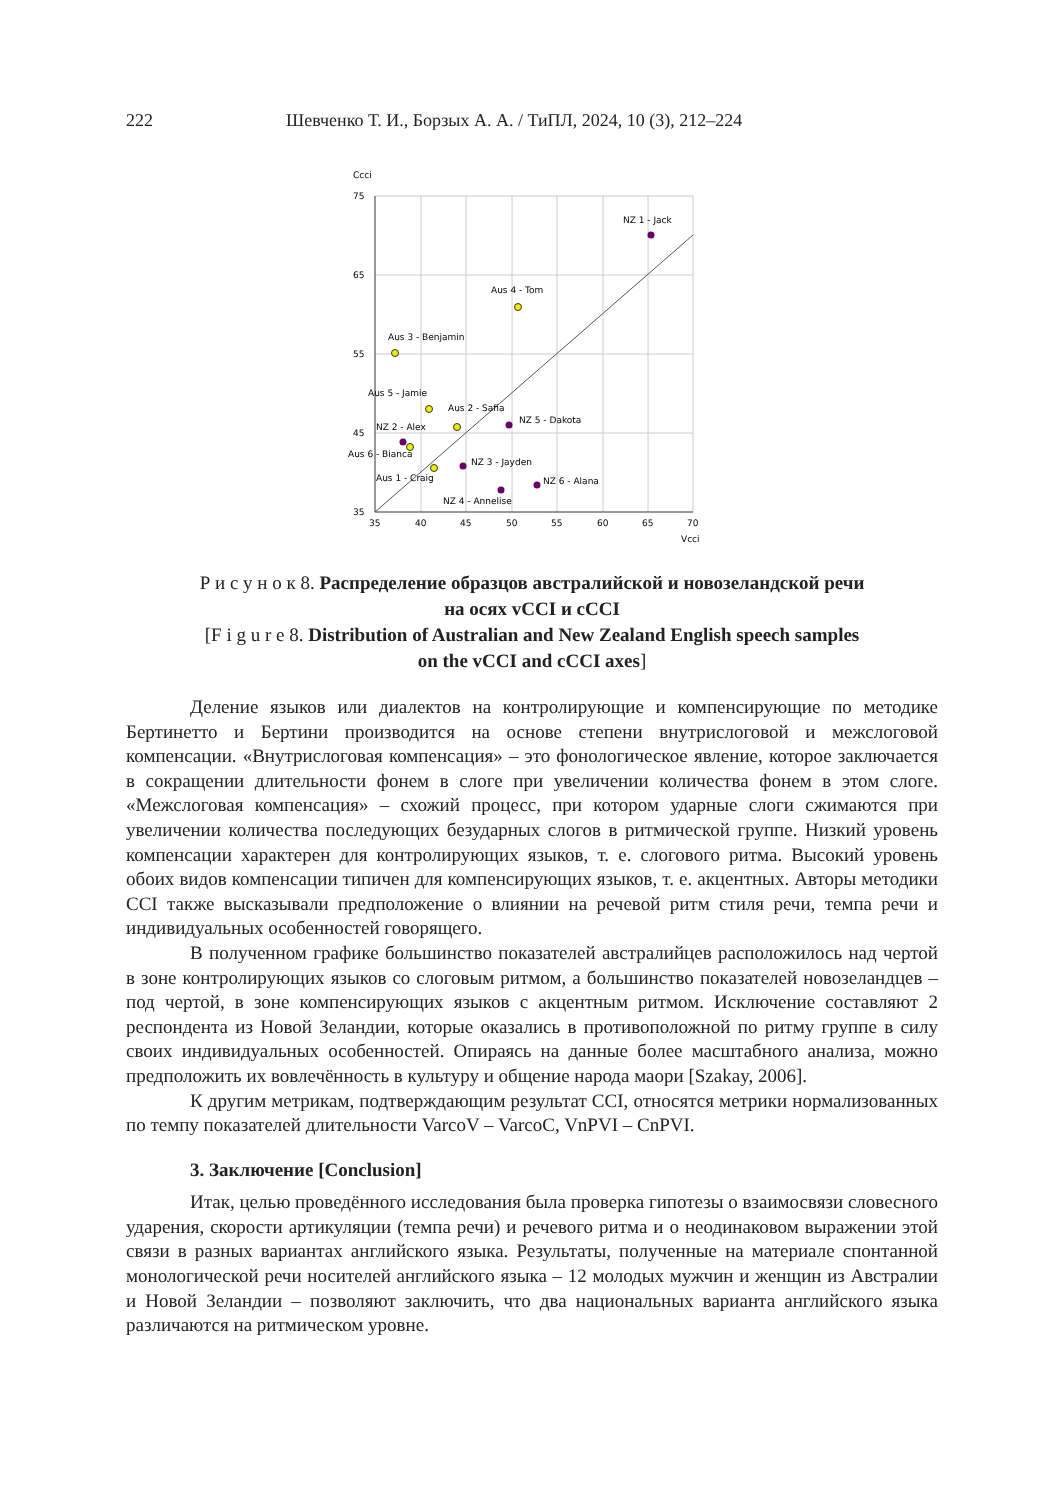222 Шевченко Т. И., Борзых А. А. / ТиПЛ, 2024, 10 (3), 212–224
Ccci
75
65
55
45
35
35
40
45
50
55
60
65
70
Vcci
NZ 1 - Jack
Aus 4 - Tom
Aus 3 - Benjamin
Aus 5 - Jamie
Aus 2 - Safia
NZ 5 - Dakota
NZ 2 - Alex
Aus 6 - Bianca
NZ 3 - Jayden
Aus 1 - Craig
NZ 6 - Alana
NZ 4 - Annelise
Р и с у н о к 8. Распределение образцов австралийской и новозеландской речи
на осях vCCI и cCCI
[F i g u r e 8. Distribution of Australian and New Zealand English speech samples
on the vCCI and cCCI axes]
Деление языков или диалектов на контролирующие и компенсирующие по методике Бертинетто и Бертини производится на основе степени внутрислоговой и межслоговой компенсации. «Внутрислоговая компенсация» – это фонологическое явление, которое заключается в сокращении длительности фонем в слоге при увеличении количества фонем в этом слоге. «Межслоговая компенсация» – схожий процесс, при котором ударные слоги сжимаются при увеличении количества последующих безударных слогов в ритмической группе. Низкий уровень компенсации характерен для контролирующих языков, т. е. слогового ритма. Высокий уровень обоих видов компенсации типичен для компенсирующих языков, т. е. акцентных. Авторы методики CCI также высказывали предположение о влиянии на речевой ритм стиля речи, темпа речи и индивидуальных особенностей говорящего.
В полученном графике большинство показателей австралийцев расположилось над чертой в зоне контролирующих языков со слоговым ритмом, а большинство показателей новозеландцев – под чертой, в зоне компенсирующих языков с акцентным ритмом. Исключение составляют 2 респондента из Новой Зеландии, которые оказались в противоположной по ритму группе в силу своих индивидуальных особенностей. Опираясь на данные более масштабного анализа, можно предположить их вовлечённость в культуру и общение народа маори [Szakay, 2006].
К другим метрикам, подтверждающим результат CCI, относятся метрики нормализованных по темпу показателей длительности VarcoV – VarcoC, VnPVI – CnPVI.
3. Заключение [Conclusion]
Итак, целью проведённого исследования была проверка гипотезы о взаимосвязи словесного ударения, скорости артикуляции (темпа речи) и речевого ритма и о неодинаковом выражении этой связи в разных вариантах английского языка. Результаты, полученные на материале спонтанной монологической речи носителей английского языка – 12 молодых мужчин и женщин из Австралии и Новой Зеландии – позволяют заключить, что два национальных варианта английского языка различаются на ритмическом уровне.